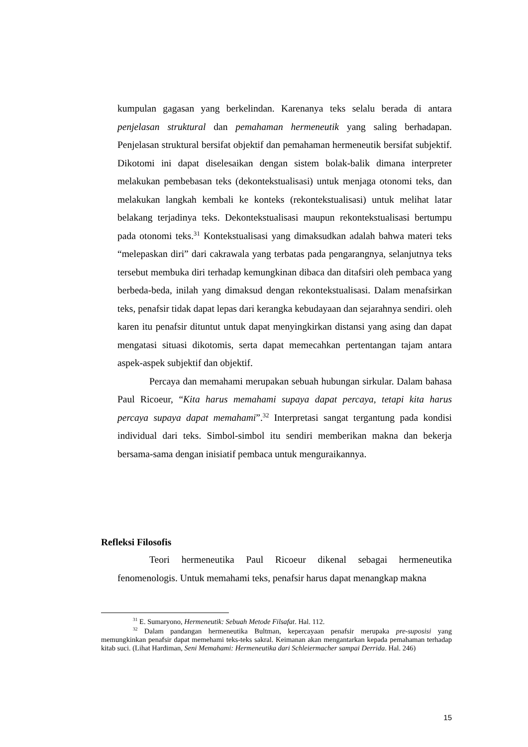kumpulan gagasan yang berkelindan. Karenanya teks selalu berada di antara penjelasan struktural dan pemahaman hermeneutik yang saling berhadapan. Penjelasan struktural bersifat objektif dan pemahaman hermeneutik bersifat subjektif. Dikotomi ini dapat diselesaikan dengan sistem bolak-balik dimana interpreter melakukan pembebasan teks (dekontekstualisasi) untuk menjaga otonomi teks, dan melakukan langkah kembali ke konteks (rekontekstualisasi) untuk melihat latar belakang terjadinya teks. Dekontekstualisasi maupun rekontekstualisasi bertumpu pada otonomi teks.<sup>31</sup> Kontekstualisasi yang dimaksudkan adalah bahwa materi teks “melepaskan diri” dari cakrawala yang terbatas pada pengarangnya, selanjutnya teks tersebut membuka diri terhadap kemungkinan dibaca dan ditafsiri oleh pembaca yang berbeda-beda, inilah yang dimaksud dengan rekontekstualisasi. Dalam menafsirkan teks, penafsir tidak dapat lepas dari kerangka kebudayaan dan sejarahnya sendiri. oleh karen itu penafsir dituntut untuk dapat menyingkirkan distansi yang asing dan dapat mengatasi situasi dikotomis, serta dapat memecahkan pertentangan tajam antara aspek-aspek subjektif dan objektif.
Percaya dan memahami merupakan sebuah hubungan sirkular. Dalam bahasa Paul Ricoeur, “Kita harus memahami supaya dapat percaya, tetapi kita harus percaya supaya dapat memahami”.<sup>32</sup> Interpretasi sangat tergantung pada kondisi individual dari teks. Simbol-simbol itu sendiri memberikan makna dan bekerja bersama-sama dengan inisiatif pembaca untuk menguraikannya.
Refleksi Filosofis
Teori hermeneutika Paul Ricoeur dikenal sebagai hermeneutika fenomenologis. Untuk memahami teks, penafsir harus dapat menangkap makna
<sup>31</sup> E. Sumaryono, Hermeneutik: Sebuah Metode Filsafat. Hal. 112.
<sup>32</sup> Dalam pandangan hermeneutika Bultman, kepercayaan penafsir merupaka pre-suposisi yang memungkinkan penafsir dapat memehami teks-teks sakral. Keimanan akan mengantarkan kepada pemahaman terhadap kitab suci. (Lihat Hardiman, Seni Memahami: Hermeneutika dari Schleiermacher sampai Derrida. Hal. 246)
15